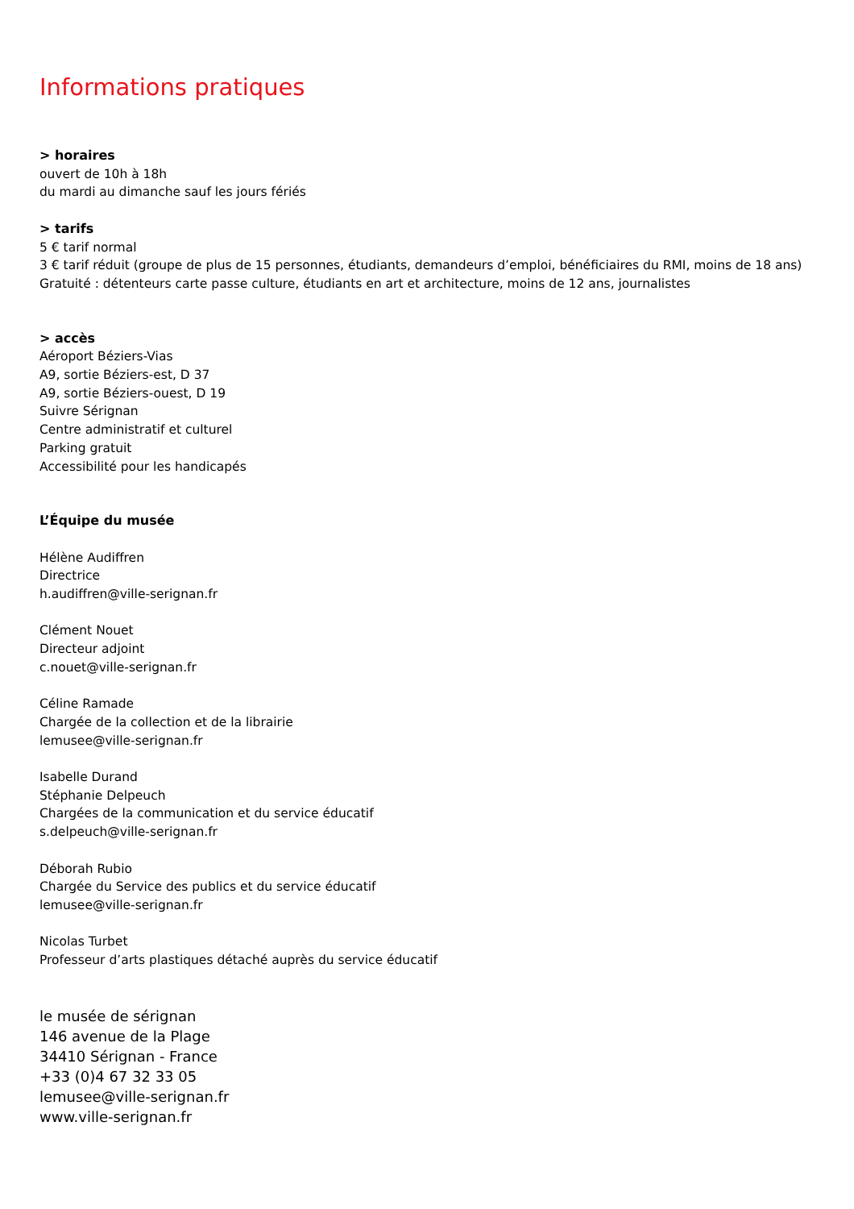Informations pratiques
> horaires
ouvert de 10h à 18h
du mardi au dimanche sauf les jours fériés
> tarifs
5 € tarif normal
3 € tarif réduit (groupe de plus de 15 personnes, étudiants, demandeurs d’emploi, bénéficiaires du RMI, moins de 18 ans)
Gratuité : détenteurs carte passe culture, étudiants en art et architecture, moins de 12 ans, journalistes
> accès
Aéroport Béziers-Vias
A9, sortie Béziers-est, D 37
A9, sortie Béziers-ouest, D 19
Suivre Sérignan
Centre administratif et culturel
Parking gratuit
Accessibilité pour les handicapés
L’Équipe du musée
Hélène Audiffren
Directrice
h.audiffren@ville-serignan.fr
Clément Nouet
Directeur adjoint
c.nouet@ville-serignan.fr
Céline Ramade
Chargée de la collection et de la librairie
lemusee@ville-serignan.fr
Isabelle Durand
Stéphanie Delpeuch
Chargées de la communication et du service éducatif
s.delpeuch@ville-serignan.fr
Déborah Rubio
Chargée du Service des publics et du service éducatif
lemusee@ville-serignan.fr
Nicolas Turbet
Professeur d’arts plastiques détaché auprès du service éducatif
le musée de sérignan
146 avenue de la Plage
34410 Sérignan - France
+33 (0)4 67 32 33 05
lemusee@ville-serignan.fr
www.ville-serignan.fr